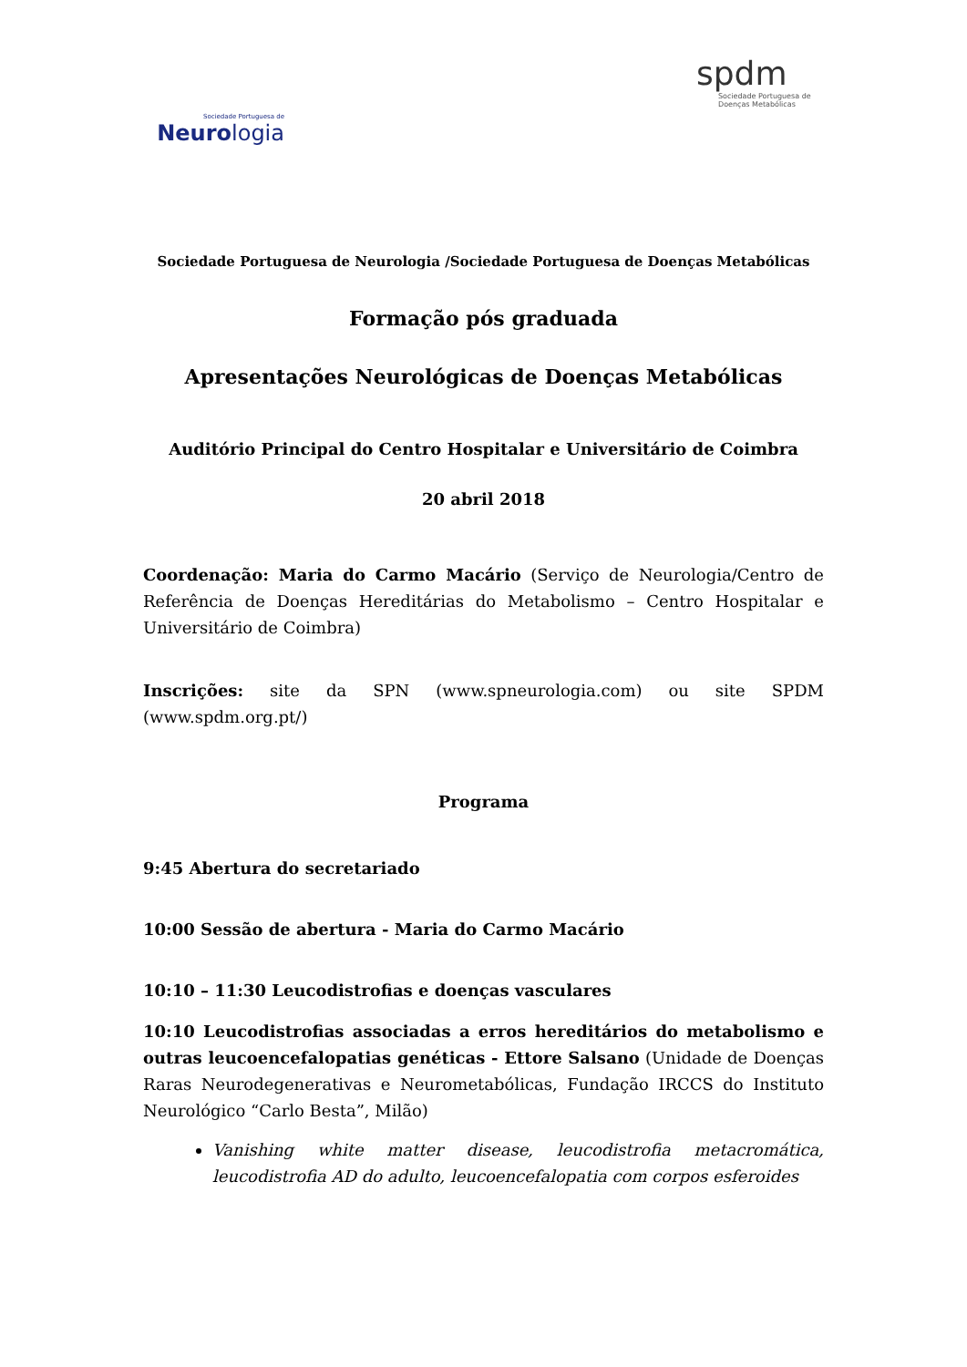Sociedade Portuguesa de
Neurologia
spdm
Sociedade Portuguesa de Doenças Metabólicas
Sociedade Portuguesa de Neurologia /Sociedade Portuguesa de Doenças Metabólicas
Formação pós graduada
Apresentações Neurológicas de Doenças Metabólicas
Auditório Principal do Centro Hospitalar e Universitário de Coimbra
20 abril 2018
Coordenação: Maria do Carmo Macário (Serviço de Neurologia/Centro de Referência de Doenças Hereditárias do Metabolismo – Centro Hospitalar e Universitário de Coimbra)
Inscrições: site da SPN (www.spneurologia.com) ou site SPDM (www.spdm.org.pt/)
Programa
9:45 Abertura do secretariado
10:00 Sessão de abertura - Maria do Carmo Macário
10:10 – 11:30 Leucodistrofias e doenças vasculares
10:10 Leucodistrofias associadas a erros hereditários do metabolismo e outras leucoencefalopatias genéticas - Ettore Salsano (Unidade de Doenças Raras Neurodegenerativas e Neurometabólicas, Fundação IRCCS do Instituto Neurológico “Carlo Besta”, Milão)
Vanishing white matter disease, leucodistrofia metacromática, leucodistrofia AD do adulto, leucoencefalopatia com corpos esferoides